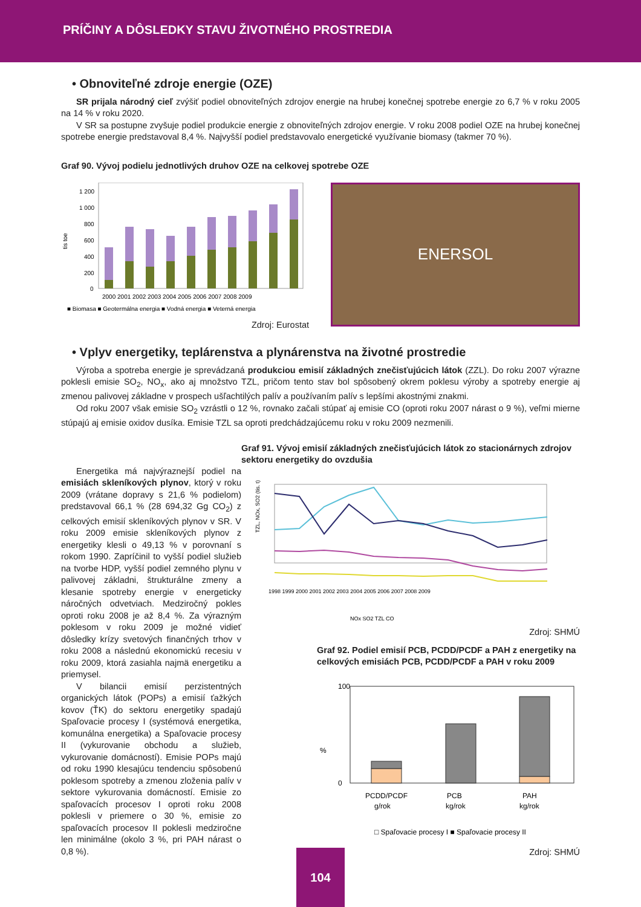PRÍČINY A DÔSLEDKY STAVU ŽIVOTNÉHO PROSTREDIA
• Obnoviteľné zdroje energie (OZE)
SR prijala národný cieľ zvýšiť podiel obnoviteľných zdrojov energie na hrubej konečnej spotrebe energie zo 6,7 % v roku 2005 na 14 % v roku 2020.
V SR sa postupne zvyšuje podiel produkcie energie z obnoviteľných zdrojov energie. V roku 2008 podiel OZE na hrubej konečnej spotrebe energie predstavoval 8,4 %. Najvyšší podiel predstavovalo energetické využívanie biomasy (takmer 70 %).
Graf 90. Vývoj podielu jednotlivých druhov OZE na celkovej spotrebe OZE
tis toe
1 200
1 000
800
600
400
200
0
2000 2001 2002 2003 2004 2005 2006 2007 2008 2009
■ Biomasa ■ Geotermálna energia ■ Vodná energia ■ Veterná energia
Zdroj: Eurostat
ENERSOL
• Vplyv energetiky, teplárenstva a plynárenstva na životné prostredie
Výroba a spotreba energie je sprevádzaná produkciou emisií základných znečisťujúcich látok (ZZL). Do roku 2007 výrazne poklesli emisie SO<sub>2</sub>, NO<sub>x</sub>, ako aj množstvo TZL, pričom tento stav bol spôsobený okrem poklesu výroby a spotreby energie aj zmenou palivovej základne v prospech ušľachtilých palív a používaním palív s lepšími akostnými znakmi.
Od roku 2007 však emisie SO<sub>2</sub> vzrástli o 12 %, rovnako začali stúpať aj emisie CO (oproti roku 2007 nárast o 9 %), veľmi mierne stúpajú aj emisie oxidov dusíka. Emisie TZL sa oproti predchádzajúcemu roku v roku 2009 nezmenili.
Energetika má najvýraznejší podiel na emisiách skleníkových plynov, ktorý v roku 2009 (vrátane dopravy s 21,6 % podielom) predstavoval 66,1 % (28 694,32 Gg CO<sub>2</sub>) z celkových emisií skleníkových plynov v SR. V roku 2009 emisie skleníkových plynov z energetiky klesli o 49,13 % v porovnaní s rokom 1990. Zapríčinil to vyšší podiel služieb na tvorbe HDP, vyšší podiel zemného plynu v palivovej základni, štrukturálne zmeny a klesanie spotreby energie v energeticky náročných odvetviach. Medziročný pokles oproti roku 2008 je až 8,4 %. Za výrazným poklesom v roku 2009 je možné vidieť dôsledky krízy svetových finančných trhov v roku 2008 a následnú ekonomickú recesiu v roku 2009, ktorá zasiahla najmä energetiku a priemysel.
V bilancii emisií perzistentných organických látok (POPs) a emisií ťažkých kovov (ŤK) do sektoru energetiky spadajú Spaľovacie procesy I (systémová energetika, komunálna energetika) a Spaľovacie procesy II (vykurovanie obchodu a služieb, vykurovanie domácností). Emisie POPs majú od roku 1990 klesajúcu tendenciu spôsobenú poklesom spotreby a zmenou zloženia palív v sektore vykurovania domácností. Emisie zo spaľovacích procesov I oproti roku 2008 poklesli v priemere o 30 %, emisie zo spaľovacích procesov II poklesli medziročne len minimálne (okolo 3 %, pri PAH nárast o 0,8 %).
Graf 91. Vývoj emisií základných znečisťujúcich látok zo stacionárnych zdrojov sektoru energetiky do ovzdušia
TZL, NOx, SO2 (tis. t)
1998 1999 2000 2001 2002 2003 2004 2005 2006 2007 2008 2009
NOx SO2 TZL CO
Zdroj: SHMÚ
Graf 92. Podiel emisií PCB, PCDD/PCDF a PAH z energetiky na celkových emisiách PCB, PCDD/PCDF a PAH v roku 2009
%
100
0
PCDD/PCDF
PCB
PAH
g/rok
kg/rok
kg/rok
□ Spaľovacie procesy I ■ Spaľovacie procesy II
Zdroj: SHMÚ
104